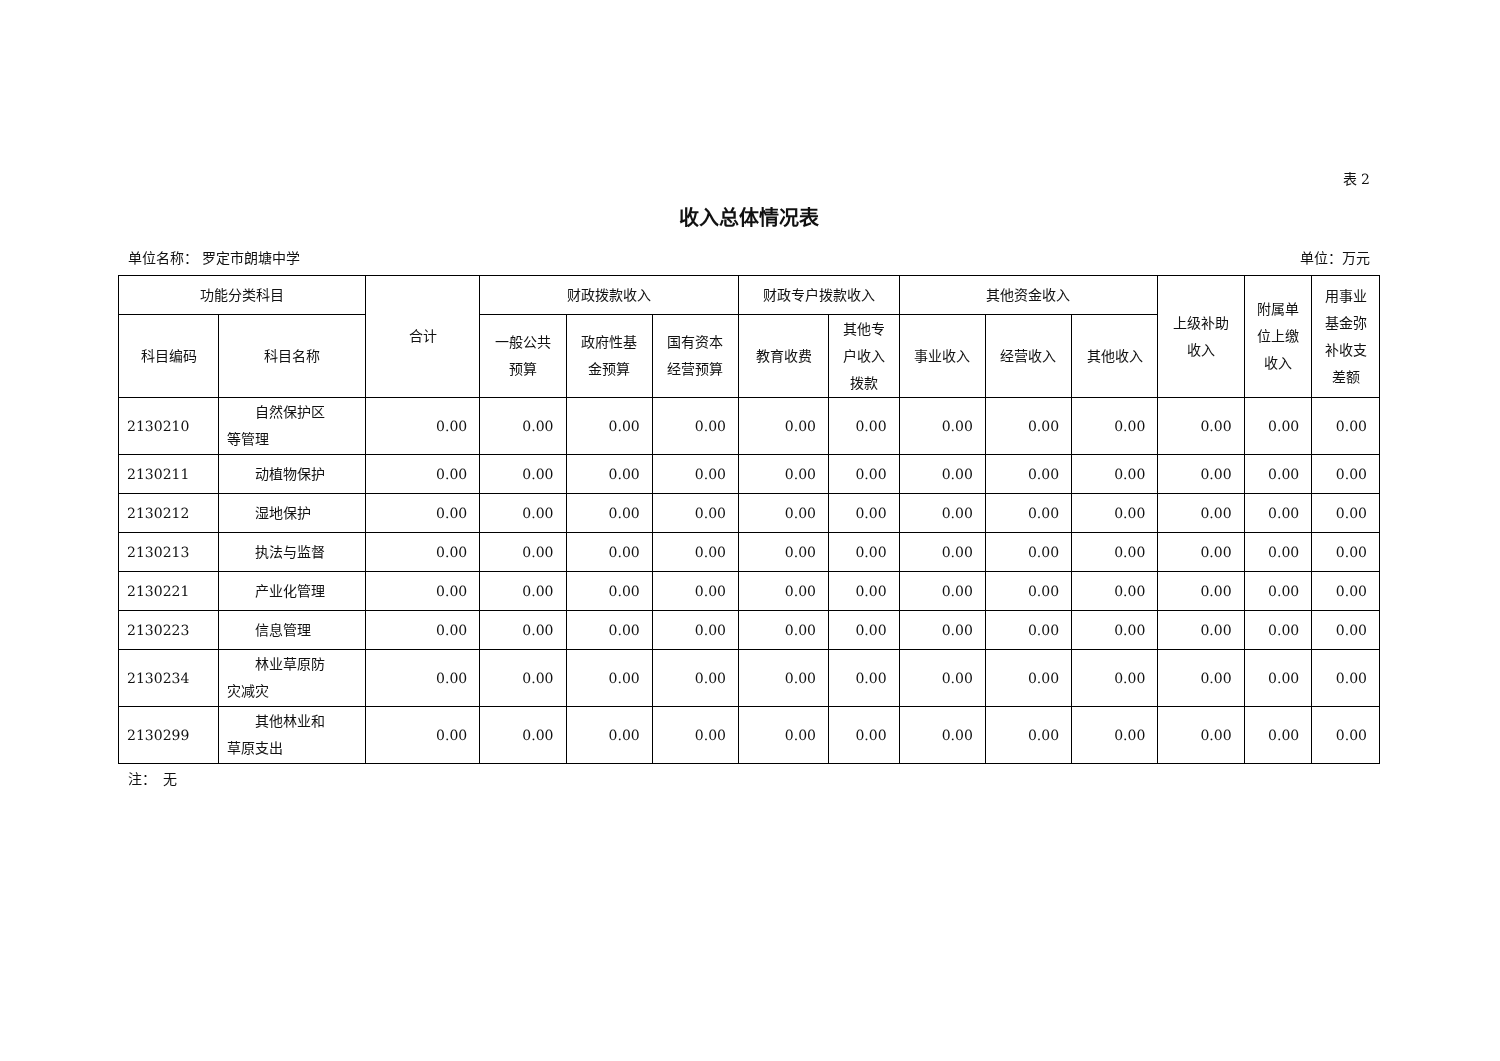表 2
收入总体情况表
单位名称： 罗定市朗塘中学 单位：万元
| 功能分类科目 | | 合计 | 财政拨款收入 | | | 财政专户拨款收入 | | 其他资金收入 | | | 上级补助 收入 | 附属单 位上缴 收入 | 用事业 基金弥 补收支 差额 |
| --- | --- | --- | --- | --- | --- | --- | --- | --- | --- | --- | --- | --- | --- |
| 科目编码 | 科目名称 | | 一般公共 预算 | 政府性基 金预算 | 国有资本 经营预算 | 教育收费 | 其他专 户收入 拨款 | 事业收入 | 经营收入 | 其他收入 | | | |
| 2130210 | 自然保护区 等管理 | 0.00 | 0.00 | 0.00 | 0.00 | 0.00 | 0.00 | 0.00 | 0.00 | 0.00 | 0.00 | 0.00 | 0.00 |
| 2130211 | 动植物保护 | 0.00 | 0.00 | 0.00 | 0.00 | 0.00 | 0.00 | 0.00 | 0.00 | 0.00 | 0.00 | 0.00 | 0.00 |
| 2130212 | 湿地保护 | 0.00 | 0.00 | 0.00 | 0.00 | 0.00 | 0.00 | 0.00 | 0.00 | 0.00 | 0.00 | 0.00 | 0.00 |
| 2130213 | 执法与监督 | 0.00 | 0.00 | 0.00 | 0.00 | 0.00 | 0.00 | 0.00 | 0.00 | 0.00 | 0.00 | 0.00 | 0.00 |
| 2130221 | 产业化管理 | 0.00 | 0.00 | 0.00 | 0.00 | 0.00 | 0.00 | 0.00 | 0.00 | 0.00 | 0.00 | 0.00 | 0.00 |
| 2130223 | 信息管理 | 0.00 | 0.00 | 0.00 | 0.00 | 0.00 | 0.00 | 0.00 | 0.00 | 0.00 | 0.00 | 0.00 | 0.00 |
| 2130234 | 林业草原防 灾减灾 | 0.00 | 0.00 | 0.00 | 0.00 | 0.00 | 0.00 | 0.00 | 0.00 | 0.00 | 0.00 | 0.00 | 0.00 |
| 2130299 | 其他林业和 草原支出 | 0.00 | 0.00 | 0.00 | 0.00 | 0.00 | 0.00 | 0.00 | 0.00 | 0.00 | 0.00 | 0.00 | 0.00 |
注：　无